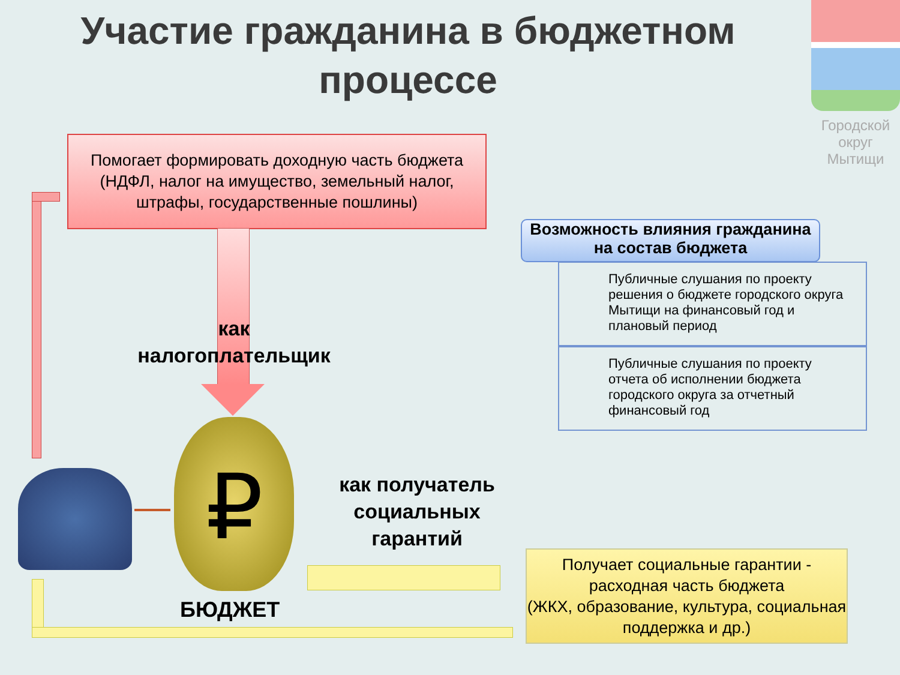Участие гражданина в бюджетном процессе
Городской
округ
Мытищи
Помогает формировать доходную часть бюджета
(НДФЛ, налог на имущество, земельный налог, штрафы, государственные пошлины)
как налогоплательщик
₽
БЮДЖЕТ
как получатель социальных гарантий
Возможность влияния гражданина на состав бюджета
Публичные слушания по проекту решения о бюджете городского округа Мытищи на финансовый год и плановый период
Публичные слушания по проекту отчета об исполнении бюджета городского округа за отчетный финансовый год
Получает социальные гарантии - расходная часть бюджета
(ЖКХ, образование, культура, социальная поддержка и др.)